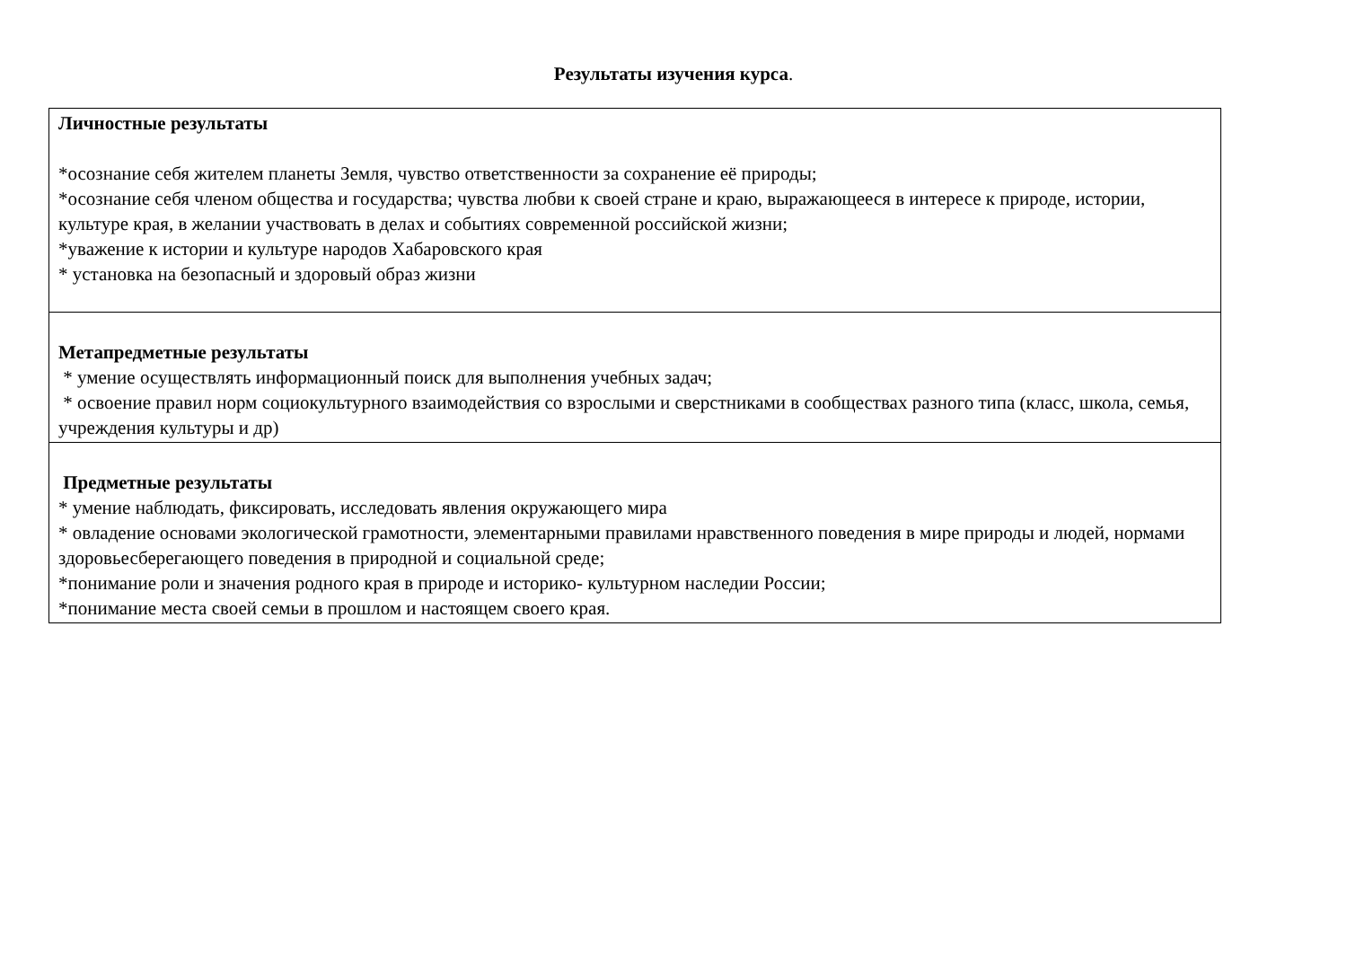Результаты изучения курса.
| Личностные результаты *осознание себя жителем планеты Земля, чувство ответственности за сохранение её природы; *осознание себя членом общества и государства; чувства любви к своей стране и краю, выражающееся в интересе к природе, истории, культуре края, в желании участвовать в делах и событиях современной российской жизни; *уважение к истории и культуре народов Хабаровского края * установка на безопасный и здоровый образ жизни |
| Метапредметные результаты * умение осуществлять информационный поиск для выполнения учебных задач; * освоение правил норм социокультурного взаимодействия со взрослыми и сверстниками в сообществах разного типа (класс, школа, семья, учреждения культуры и др) |
| Предметные результаты * умение наблюдать, фиксировать, исследовать явления окружающего мира * овладение основами экологической грамотности, элементарными правилами нравственного поведения в мире природы и людей, нормами здоровьесберегающего поведения в природной и социальной среде; *понимание роли и значения родного края в природе и историко- культурном наследии России; *понимание места своей семьи в прошлом и настоящем своего края. |